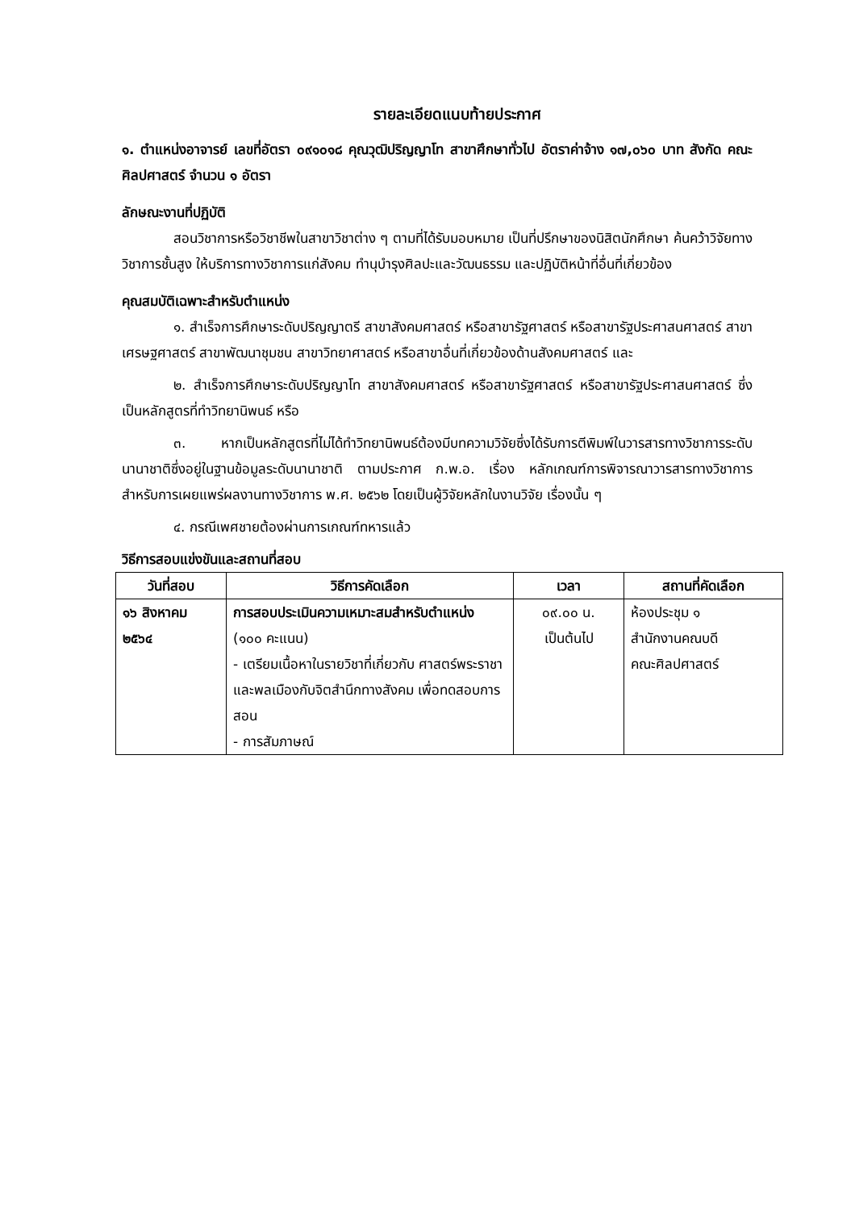รายละเอียดแนบท้ายประกาศ
๑. ตำแหน่งอาจารย์ เลขที่อัตรา ๐๙๑๐๑๘ คุณวุฒิปริญญาโท สาขาศึกษาทั่วไป อัตราค่าจ้าง ๑๗,๐๖๐ บาท สังกัด คณะศิลปศาสตร์ จำนวน ๑ อัตรา
ลักษณะงานที่ปฏิบัติ
สอนวิชาการหรือวิชาชีพในสาขาวิชาต่าง ๆ ตามที่ได้รับมอบหมาย เป็นที่ปรึกษาของนิสิตนักศึกษา ค้นคว้าวิจัยทางวิชาการชั้นสูง ให้บริการทางวิชาการแก่สังคม ทำนุบำรุงศิลปะและวัฒนธรรม และปฏิบัติหน้าที่อื่นที่เกี่ยวข้อง
คุณสมบัติเฉพาะสำหรับตำแหน่ง
๑. สำเร็จการศึกษาระดับปริญญาตรี สาขาสังคมศาสตร์ หรือสาขารัฐศาสตร์ หรือสาขารัฐประศาสนศาสตร์ สาขาเศรษฐศาสตร์ สาขาพัฒนาชุมชน สาขาวิทยาศาสตร์ หรือสาขาอื่นที่เกี่ยวข้องด้านสังคมศาสตร์ และ
๒. สำเร็จการศึกษาระดับปริญญาโท สาขาสังคมศาสตร์ หรือสาขารัฐศาสตร์ หรือสาขารัฐประศาสนศาสตร์ ซึ่งเป็นหลักสูตรที่ทำวิทยานิพนธ์ หรือ
๓. หากเป็นหลักสูตรที่ไม่ได้ทำวิทยานิพนธ์ต้องมีบทความวิจัยซึ่งได้รับการตีพิมพ์ในวารสารทางวิชาการระดับนานาชาติซึ่งอยู่ในฐานข้อมูลระดับนานาชาติ ตามประกาศ ก.พ.อ. เรื่อง หลักเกณฑ์การพิจารณาวารสารทางวิชาการ สำหรับการเผยแพร่ผลงานทางวิชาการ พ.ศ. ๒๕๖๒ โดยเป็นผู้วิจัยหลักในงานวิจัย เรื่องนั้น ๆ
๔. กรณีเพศชายต้องผ่านการเกณฑ์ทหารแล้ว
วิธีการสอบแข่งขันและสถานที่สอบ
| วันที่สอบ | วิธีการคัดเลือก | เวลา | สถานที่คัดเลือก |
| --- | --- | --- | --- |
| ๑๖ สิงหาคม ๒๕๖๔ | การสอบประเมินความเหมาะสมสำหรับตำแหน่ง (๑๐๐ คะแนน) - เตรียมเนื้อหาในรายวิชาที่เกี่ยวกับ ศาสตร์พระราชา และพลเมืองกับจิตสำนึกทางสังคม เพื่อทดสอบการสอน - การสัมภาษณ์ | ๐๙.๐๐ น. เป็นต้นไป | ห้องประชุม ๑ สำนักงานคณบดี คณะศิลปศาสตร์ |